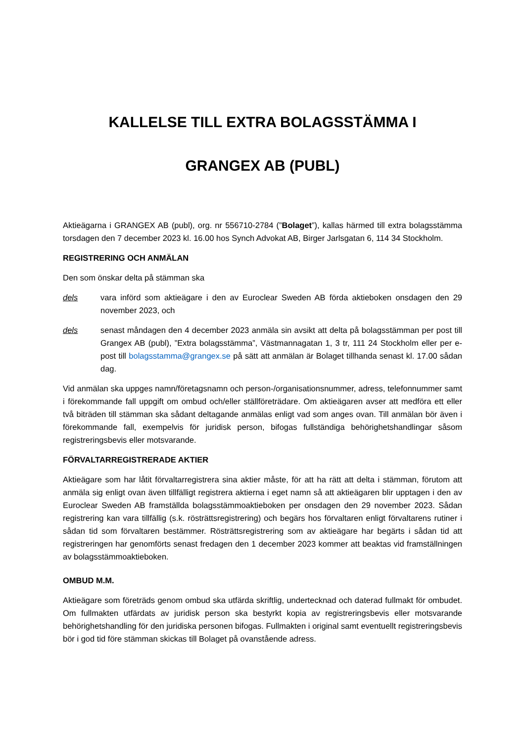KALLELSE TILL EXTRA BOLAGSSTÄMMA I
GRANGEX AB (PUBL)
Aktieägarna i GRANGEX AB (publ), org. nr 556710-2784 (”Bolaget”), kallas härmed till extra bolagsstämma torsdagen den 7 december 2023 kl. 16.00 hos Synch Advokat AB, Birger Jarlsgatan 6, 114 34 Stockholm.
REGISTRERING OCH ANMÄLAN
Den som önskar delta på stämman ska
dels vara införd som aktieägare i den av Euroclear Sweden AB förda aktieboken onsdagen den 29 november 2023, och
dels senast måndagen den 4 december 2023 anmäla sin avsikt att delta på bolagsstämman per post till Grangex AB (publ), ”Extra bolagsstämma”, Västmannagatan 1, 3 tr, 111 24 Stockholm eller per e-post till bolagsstamma@grangex.se på sätt att anmälan är Bolaget tillhanda senast kl. 17.00 sådan dag.
Vid anmälan ska uppges namn/företagsnamn och person-/organisationsnummer, adress, telefonnummer samt i förekommande fall uppgift om ombud och/eller ställföreträdare. Om aktieägaren avser att medföra ett eller två biträden till stämman ska sådant deltagande anmälas enligt vad som anges ovan. Till anmälan bör även i förekommande fall, exempelvis för juridisk person, bifogas fullständiga behörighetshandlingar såsom registreringsbevis eller motsvarande.
FÖRVALTARREGISTRERADE AKTIER
Aktieägare som har låtit förvaltarregistrera sina aktier måste, för att ha rätt att delta i stämman, förutom att anmäla sig enligt ovan även tillfälligt registrera aktierna i eget namn så att aktieägaren blir upptagen i den av Euroclear Sweden AB framställda bolagsstämmoaktieboken per onsdagen den 29 november 2023. Sådan registrering kan vara tillfällig (s.k. rösträttsregistrering) och begärs hos förvaltaren enligt förvaltarens rutiner i sådan tid som förvaltaren bestämmer. Rösträttsregistrering som av aktieägare har begärts i sådan tid att registreringen har genomförts senast fredagen den 1 december 2023 kommer att beaktas vid framställningen av bolagsstämmoaktieboken.
OMBUD M.M.
Aktieägare som företräds genom ombud ska utfärda skriftlig, undertecknad och daterad fullmakt för ombudet. Om fullmakten utfärdats av juridisk person ska bestyrkt kopia av registreringsbevis eller motsvarande behörighetshandling för den juridiska personen bifogas. Fullmakten i original samt eventuellt registreringsbevis bör i god tid före stämman skickas till Bolaget på ovanstående adress.